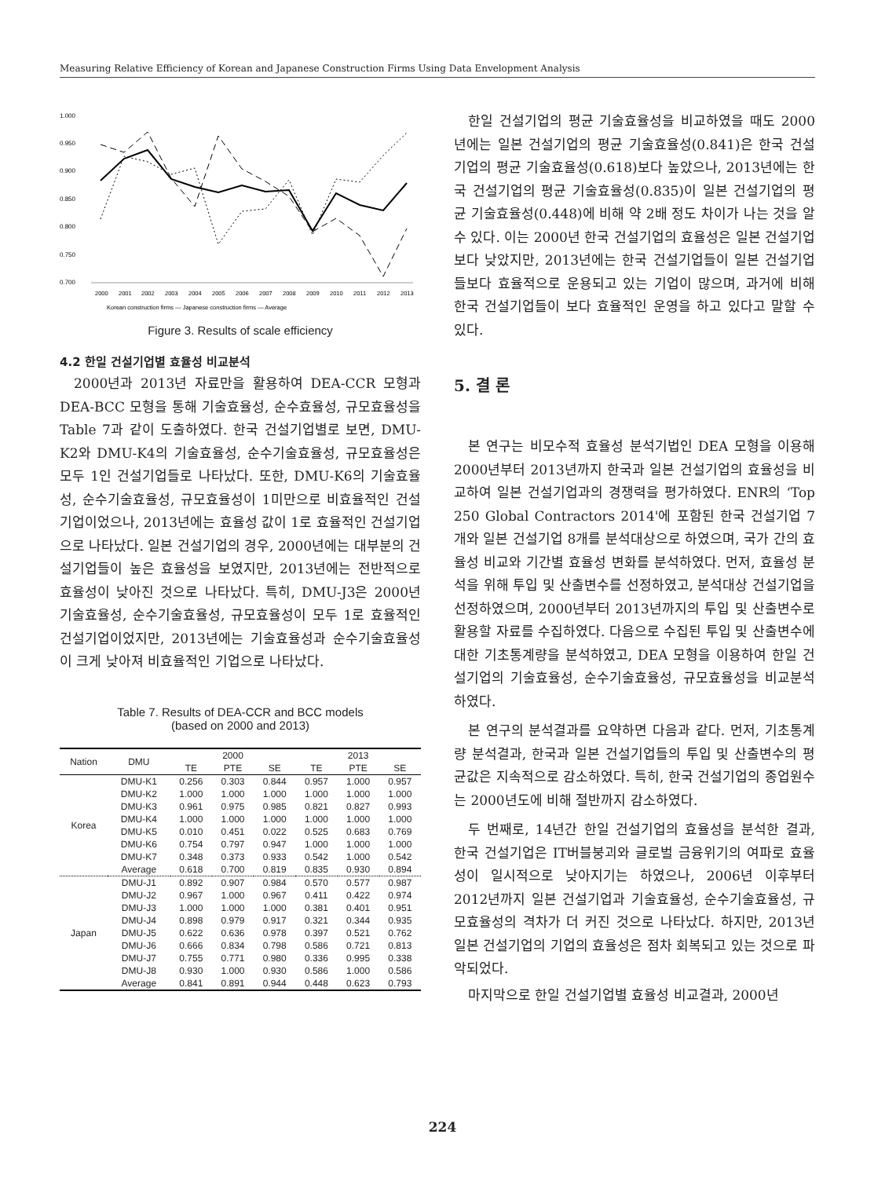Measuring Relative Efficiency of Korean and Japanese Construction Firms Using Data Envelopment Analysis
1.000
0.950
0.900
0.850
0.800
0.750
0.700
2000
2001
2002
2003
2004
2005
2006
2007
2008
2009
2010
2011
2012
2013
Korean construction firms — Japanese construction firms — Average
Figure 3. Results of scale efficiency
4.2 한일 건설기업별 효율성 비교분석
2000년과 2013년 자료만을 활용하여 DEA-CCR 모형과 DEA-BCC 모형을 통해 기술효율성, 순수효율성, 규모효율성을 Table 7과 같이 도출하였다. 한국 건설기업별로 보면, DMU-K2와 DMU-K4의 기술효율성, 순수기술효율성, 규모효율성은 모두 1인 건설기업들로 나타났다. 또한, DMU-K6의 기술효율성, 순수기술효율성, 규모효율성이 1미만으로 비효율적인 건설기업이었으나, 2013년에는 효율성 값이 1로 효율적인 건설기업으로 나타났다. 일본 건설기업의 경우, 2000년에는 대부분의 건설기업들이 높은 효율성을 보였지만, 2013년에는 전반적으로 효율성이 낮아진 것으로 나타났다. 특히, DMU-J3은 2000년 기술효율성, 순수기술효율성, 규모효율성이 모두 1로 효율적인 건설기업이었지만, 2013년에는 기술효율성과 순수기술효율성이 크게 낮아져 비효율적인 기업으로 나타났다.
Table 7. Results of DEA-CCR and BCC models
(based on 2000 and 2013)
| Nation | DMU | 2000 | | | 2013 | | |
| --- | --- | --- | --- | --- | --- | --- | --- |
| | | TE | PTE | SE | TE | PTE | SE |
| Korea | DMU-K1 | 0.256 | 0.303 | 0.844 | 0.957 | 1.000 | 0.957 |
| | DMU-K2 | 1.000 | 1.000 | 1.000 | 1.000 | 1.000 | 1.000 |
| | DMU-K3 | 0.961 | 0.975 | 0.985 | 0.821 | 0.827 | 0.993 |
| | DMU-K4 | 1.000 | 1.000 | 1.000 | 1.000 | 1.000 | 1.000 |
| | DMU-K5 | 0.010 | 0.451 | 0.022 | 0.525 | 0.683 | 0.769 |
| | DMU-K6 | 0.754 | 0.797 | 0.947 | 1.000 | 1.000 | 1.000 |
| | DMU-K7 | 0.348 | 0.373 | 0.933 | 0.542 | 1.000 | 0.542 |
| | Average | 0.618 | 0.700 | 0.819 | 0.835 | 0.930 | 0.894 |
| Japan | DMU-J1 | 0.892 | 0.907 | 0.984 | 0.570 | 0.577 | 0.987 |
| | DMU-J2 | 0.967 | 1.000 | 0.967 | 0.411 | 0.422 | 0.974 |
| | DMU-J3 | 1.000 | 1.000 | 1.000 | 0.381 | 0.401 | 0.951 |
| | DMU-J4 | 0.898 | 0.979 | 0.917 | 0.321 | 0.344 | 0.935 |
| | DMU-J5 | 0.622 | 0.636 | 0.978 | 0.397 | 0.521 | 0.762 |
| | DMU-J6 | 0.666 | 0.834 | 0.798 | 0.586 | 0.721 | 0.813 |
| | DMU-J7 | 0.755 | 0.771 | 0.980 | 0.336 | 0.995 | 0.338 |
| | DMU-J8 | 0.930 | 1.000 | 0.930 | 0.586 | 1.000 | 0.586 |
| | Average | 0.841 | 0.891 | 0.944 | 0.448 | 0.623 | 0.793 |
한일 건설기업의 평균 기술효율성을 비교하였을 때도 2000년에는 일본 건설기업의 평균 기술효율성(0.841)은 한국 건설기업의 평균 기술효율성(0.618)보다 높았으나, 2013년에는 한국 건설기업의 평균 기술효율성(0.835)이 일본 건설기업의 평균 기술효율성(0.448)에 비해 약 2배 정도 차이가 나는 것을 알 수 있다. 이는 2000년 한국 건설기업의 효율성은 일본 건설기업보다 낮았지만, 2013년에는 한국 건설기업들이 일본 건설기업들보다 효율적으로 운용되고 있는 기업이 많으며, 과거에 비해 한국 건설기업들이 보다 효율적인 운영을 하고 있다고 말할 수 있다.
5. 결 론
본 연구는 비모수적 효율성 분석기법인 DEA 모형을 이용해 2000년부터 2013년까지 한국과 일본 건설기업의 효율성을 비교하여 일본 건설기업과의 경쟁력을 평가하였다. ENR의 ‘Top 250 Global Contractors 2014'에 포함된 한국 건설기업 7개와 일본 건설기업 8개를 분석대상으로 하였으며, 국가 간의 효율성 비교와 기간별 효율성 변화를 분석하였다. 먼저, 효율성 분석을 위해 투입 및 산출변수를 선정하였고, 분석대상 건설기업을 선정하였으며, 2000년부터 2013년까지의 투입 및 산출변수로 활용할 자료를 수집하였다. 다음으로 수집된 투입 및 산출변수에 대한 기초통계량을 분석하였고, DEA 모형을 이용하여 한일 건설기업의 기술효율성, 순수기술효율성, 규모효율성을 비교분석하였다.
본 연구의 분석결과를 요약하면 다음과 같다. 먼저, 기초통계량 분석결과, 한국과 일본 건설기업들의 투입 및 산출변수의 평균값은 지속적으로 감소하였다. 특히, 한국 건설기업의 종업원수는 2000년도에 비해 절반까지 감소하였다.
두 번째로, 14년간 한일 건설기업의 효율성을 분석한 결과, 한국 건설기업은 IT버블붕괴와 글로벌 금융위기의 여파로 효율성이 일시적으로 낮아지기는 하였으나, 2006년 이후부터 2012년까지 일본 건설기업과 기술효율성, 순수기술효율성, 규모효율성의 격차가 더 커진 것으로 나타났다. 하지만, 2013년 일본 건설기업의 기업의 효율성은 점차 회복되고 있는 것으로 파악되었다.
마지막으로 한일 건설기업별 효율성 비교결과, 2000년
224